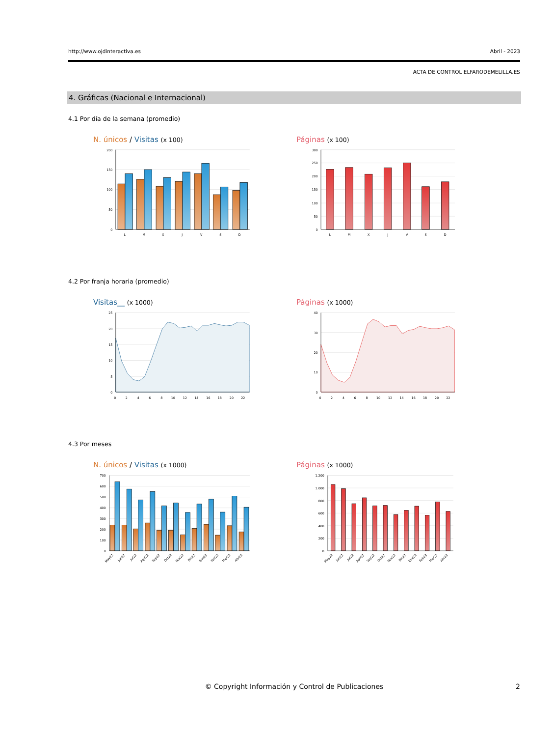http://www.ojdinteractiva.es Abril - 2023
ACTA DE CONTROL ELFARODEMELILLA.ES
4. Gráficas (Nacional e Internacional)
4.1 Por día de la semana (promedio)
N. únicos / Visitas (x 100)
200
150
100
50
0
L
M
X
J
V
S
D
Páginas (x 100)
300
250
200
150
100
50
0
L
M
X
J
V
S
D
4.2 Por franja horaria (promedio)
Visitas__ (x 1000)
25
20
15
10
5
0
0
2
4
6
8
10
12
14
16
18
20
22
Páginas (x 1000)
40
30
20
10
0
0
2
4
6
8
10
12
14
16
18
20
22
4.3 Por meses
N. únicos / Visitas (x 1000)
700
600
500
400
300
200
100
0
May22
Jun22
Jul22
Ago22
Sep22
Oct22
Nov22
Dic22
Ene23
Feb23
Mar23
Abr23
Páginas (x 1000)
1.200
1.000
800
600
400
200
0
May22
Jun22
Jul22
Ago22
Sep22
Oct22
Nov22
Dic22
Ene23
Feb23
Mar23
Abr23
© Copyright Información y Control de Publicaciones 2